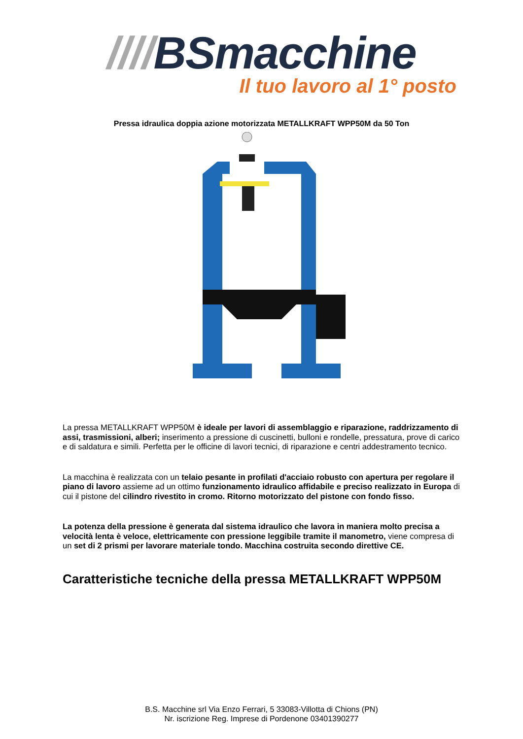////BSmacchine
Il tuo lavoro al 1° posto
Pressa idraulica doppia azione motorizzata METALLKRAFT WPP50M da 50 Ton
La pressa METALLKRAFT WPP50M è ideale per lavori di assemblaggio e riparazione, raddrizzamento di assi, trasmissioni, alberi; inserimento a pressione di cuscinetti, bulloni e rondelle, pressatura, prove di carico e di saldatura e simili. Perfetta per le officine di lavori tecnici, di riparazione e centri addestramento tecnico.
La macchina è realizzata con un telaio pesante in profilati d'acciaio robusto con apertura per regolare il piano di lavoro assieme ad un ottimo funzionamento idraulico affidabile e preciso realizzato in Europa di cui il pistone del cilindro rivestito in cromo. Ritorno motorizzato del pistone con fondo fisso.
La potenza della pressione è generata dal sistema idraulico che lavora in maniera molto precisa a velocità lenta è veloce, elettricamente con pressione leggibile tramite il manometro, viene compresa di un set di 2 prismi per lavorare materiale tondo. Macchina costruita secondo direttive CE.
Caratteristiche tecniche della pressa METALLKRAFT WPP50M
B.S. Macchine srl Via Enzo Ferrari, 5 33083-Villotta di Chions (PN)
Nr. iscrizione Reg. Imprese di Pordenone 03401390277